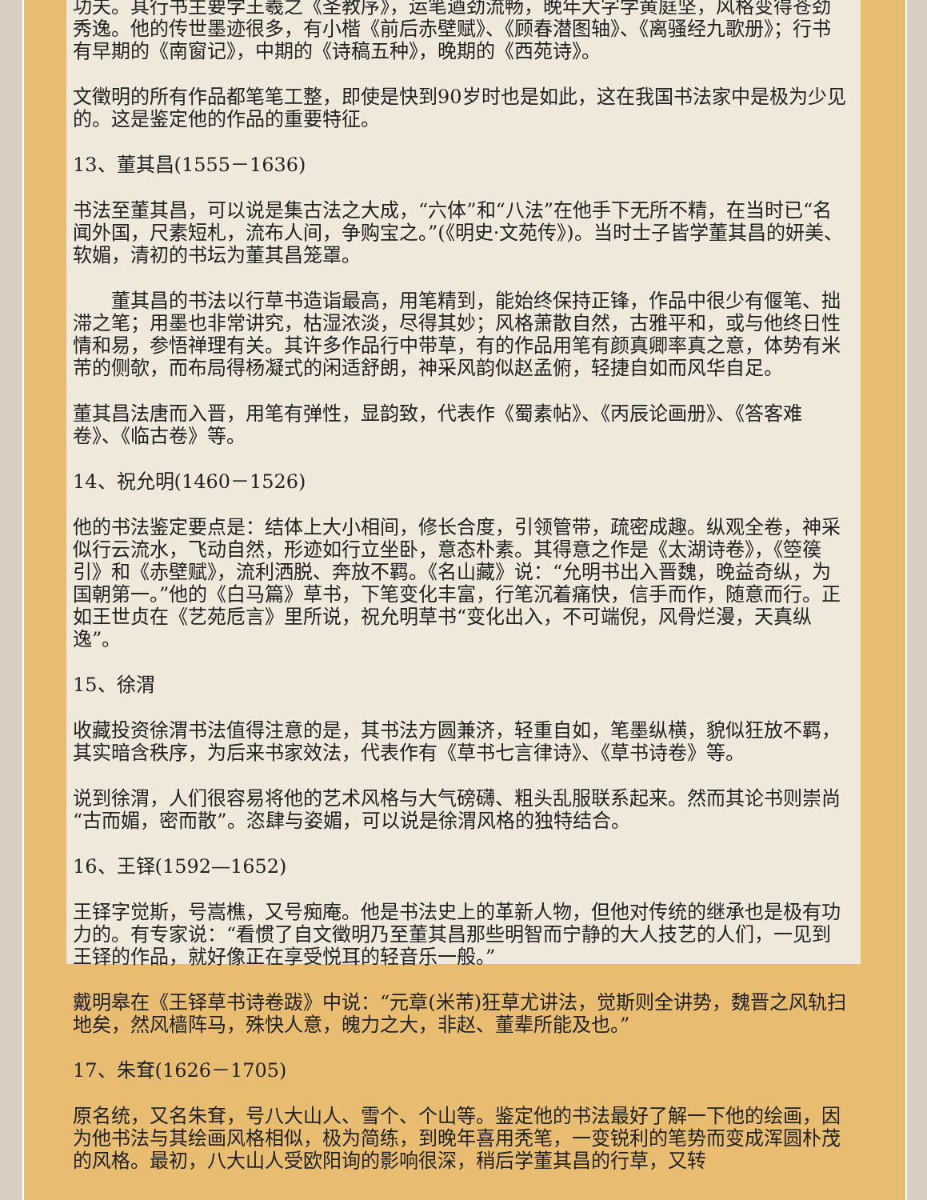功夫。其行书主要学王羲之《圣教序》，运笔遒劲流畅，晚年大字学黄庭坚，风格变得苍劲秀逸。他的传世墨迹很多，有小楷《前后赤壁赋》、《顾春潜图轴》、《离骚经九歌册》；行书有早期的《南窗记》，中期的《诗稿五种》，晚期的《西苑诗》。
文徵明的所有作品都笔笔工整，即使是快到90岁时也是如此，这在我国书法家中是极为少见的。这是鉴定他的作品的重要特征。
13、董其昌(1555－1636)
书法至董其昌，可以说是集古法之大成，“六体”和“八法”在他手下无所不精，在当时已“名闻外国，尺素短札，流布人间，争购宝之。”(《明史·文苑传》)。当时士子皆学董其昌的妍美、软媚，清初的书坛为董其昌笼罩。
　　董其昌的书法以行草书造诣最高，用笔精到，能始终保持正锋，作品中很少有偃笔、拙滞之笔；用墨也非常讲究，枯湿浓淡，尽得其妙；风格萧散自然，古雅平和，或与他终日性情和易，参悟禅理有关。其许多作品行中带草，有的作品用笔有颜真卿率真之意，体势有米芾的侧欹，而布局得杨凝式的闲适舒朗，神采风韵似赵孟俯，轻捷自如而风华自足。
董其昌法唐而入晋，用笔有弹性，显韵致，代表作《蜀素帖》、《丙辰论画册》、《答客难卷》、《临古卷》等。
14、祝允明(1460－1526)
他的书法鉴定要点是：结体上大小相间，修长合度，引领管带，疏密成趣。纵观全卷，神采似行云流水，飞动自然，形迹如行立坐卧，意态朴素。其得意之作是《太湖诗卷》，《箜篌引》和《赤壁赋》，流利洒脱、奔放不羁。《名山藏》说：“允明书出入晋魏，晚益奇纵，为国朝第一。”他的《白马篇》草书，下笔变化丰富，行笔沉着痛快，信手而作，随意而行。正如王世贞在《艺苑卮言》里所说，祝允明草书“变化出入，不可端倪，风骨烂漫，天真纵逸”。
15、徐渭
收藏投资徐渭书法值得注意的是，其书法方圆兼济，轻重自如，笔墨纵横，貌似狂放不羁，其实暗含秩序，为后来书家效法，代表作有《草书七言律诗》、《草书诗卷》等。
说到徐渭，人们很容易将他的艺术风格与大气磅礴、粗头乱服联系起来。然而其论书则崇尚“古而媚，密而散”。恣肆与姿媚，可以说是徐渭风格的独特结合。
16、王铎(1592—1652)
王铎字觉斯，号嵩樵，又号痴庵。他是书法史上的革新人物，但他对传统的继承也是极有功力的。有专家说：“看惯了自文徵明乃至董其昌那些明智而宁静的大人技艺的人们，一见到王铎的作品，就好像正在享受悦耳的轻音乐一般。”
戴明皋在《王铎草书诗卷跋》中说：“元章(米芾)狂草尤讲法，觉斯则全讲势，魏晋之风轨扫地矣，然风樯阵马，殊快人意，魄力之大，非赵、董辈所能及也。”
17、朱耷(1626－1705)
原名统，又名朱耷，号八大山人、雪个、个山等。鉴定他的书法最好了解一下他的绘画，因为他书法与其绘画风格相似，极为简练，到晚年喜用秃笔，一变锐利的笔势而变成浑圆朴茂的风格。最初，八大山人受欧阳询的影响很深，稍后学董其昌的行草，又转